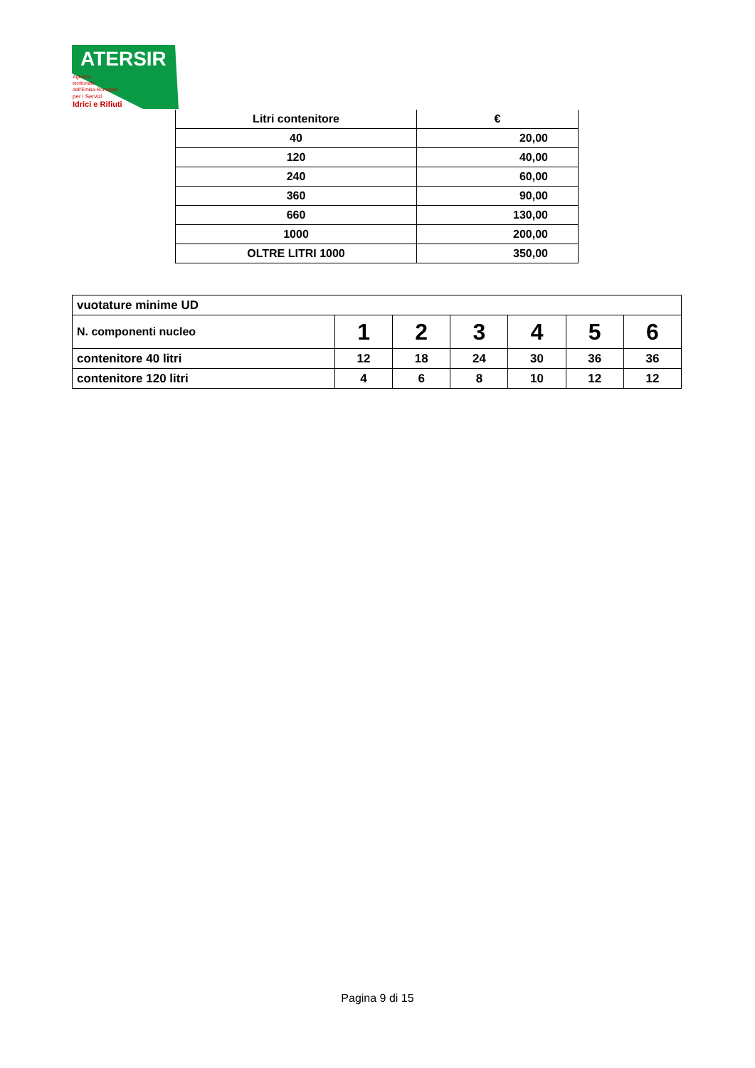ATERSIR
Agenzia
territoriale
dell'Emilia-Romagna
per i Servizi
Idrici e Rifiuti
| Litri contenitore | € |
| --- | --- |
| 40 | 20,00 |
| 120 | 40,00 |
| 240 | 60,00 |
| 360 | 90,00 |
| 660 | 130,00 |
| 1000 | 200,00 |
| OLTRE LITRI 1000 | 350,00 |
| vuotature minime UD | | | | | | |
| N. componenti nucleo | 1 | 2 | 3 | 4 | 5 | 6 |
| contenitore 40 litri | 12 | 18 | 24 | 30 | 36 | 36 |
| contenitore 120 litri | 4 | 6 | 8 | 10 | 12 | 12 |
Pagina 9 di 15